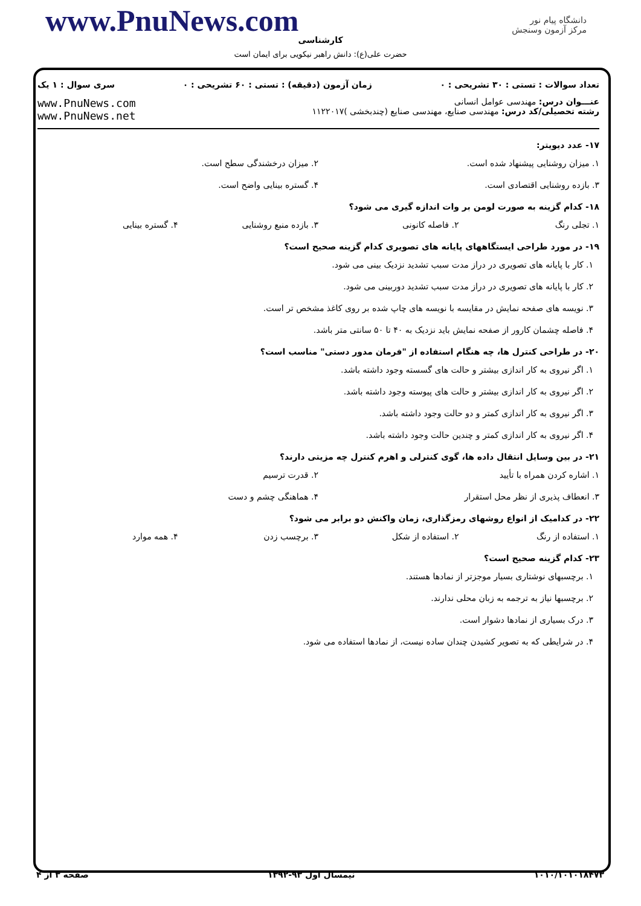www.PnuNews.com
کارشناسی
دانشگاه پیام نور
مرکز آزمون وسنجش
حضرت علی(ع): دانش راهبر نیکویی برای ایمان است
تعداد سوالات : تستی : ۳۰ تشریحی : ۰ زمان آزمون (دقیقه) : تستی : ۶۰ تشریحی : ۰ سری سوال : ۱ یک
عنـــوان درس: مهندسی عوامل انسانی
رشته تحصیلی/کد درس: مهندسی صنایع، مهندسی صنایع (چندبخشی )۱۱۲۲۰۱۷
www.PnuNews.com
www.PnuNews.net
۱۷- عدد دیویتر:
۱. میزان روشنایی پیشنهاد شده است. ۲. میزان درخشندگی سطح است.
۳. بازده روشنایی اقتصادی است. ۴. گستره بینایی واضح است.
۱۸- کدام گزینه به صورت لومن بر وات اندازه گیری می شود؟
۱. تجلی رنگ ۲. فاصله کانونی ۳. بازده منبع روشنایی ۴. گستره بینایی
۱۹- در مورد طراحی ایستگاههای پایانه های تصویری کدام گزینه صحیح است؟
۱. کار با پایانه های تصویری در دراز مدت سبب تشدید نزدیک بینی می شود.
۲. کار با پایانه های تصویری در دراز مدت سبب تشدید دوربینی می شود.
۳. نویسه های صفحه نمایش در مقایسه با نویسه های چاپ شده بر روی کاغذ مشخص تر است.
۴. فاصله چشمان کارور از صفحه نمایش باید نزدیک به ۴۰ تا ۵۰ سانتی متر باشد.
۲۰- در طراحی کنترل ها، چه هنگام استفاده از "فرمان مدور دستی" مناسب است؟
۱. اگر نیروی به کار اندازی بیشتر و حالت های گسسته وجود داشته باشد.
۲. اگر نیروی به کار اندازی بیشتر و حالت های پیوسته وجود داشته باشد.
۳. اگر نیروی به کار اندازی کمتر و دو حالت وجود داشته باشد.
۴. اگر نیروی به کار اندازی کمتر و چندین حالت وجود داشته باشد.
۲۱- در بین وسایل انتقال داده ها، گوی کنترلی و اهرم کنترل چه مزیتی دارند؟
۱. اشاره کردن همراه با تأیید ۲. قدرت ترسیم
۳. انعطاف پذیری از نظر محل استقرار ۴. هماهنگی چشم و دست
۲۲- در کدامیک از انواع روشهای رمزگذاری، زمان واکنش دو برابر می شود؟
۱. استفاده از رنگ ۲. استفاده از شکل ۳. برچسب زدن ۴. همه موارد
۲۳- کدام گزینه صحیح است؟
۱. برچسبهای نوشتاری بسیار موجزتر از نمادها هستند.
۲. برچسبها نیاز به ترجمه به زبان محلی ندارند.
۳. درک بسیاری از نمادها دشوار است.
۴. در شرایطی که به تصویر کشیدن چندان ساده نیست، از نمادها استفاده می شود.
۱۰۱۰/۱۰۱۰۱۸۴۷۳ نیمسال اول ۹۳-۱۳۹۲ صفحه ۳ از ۴